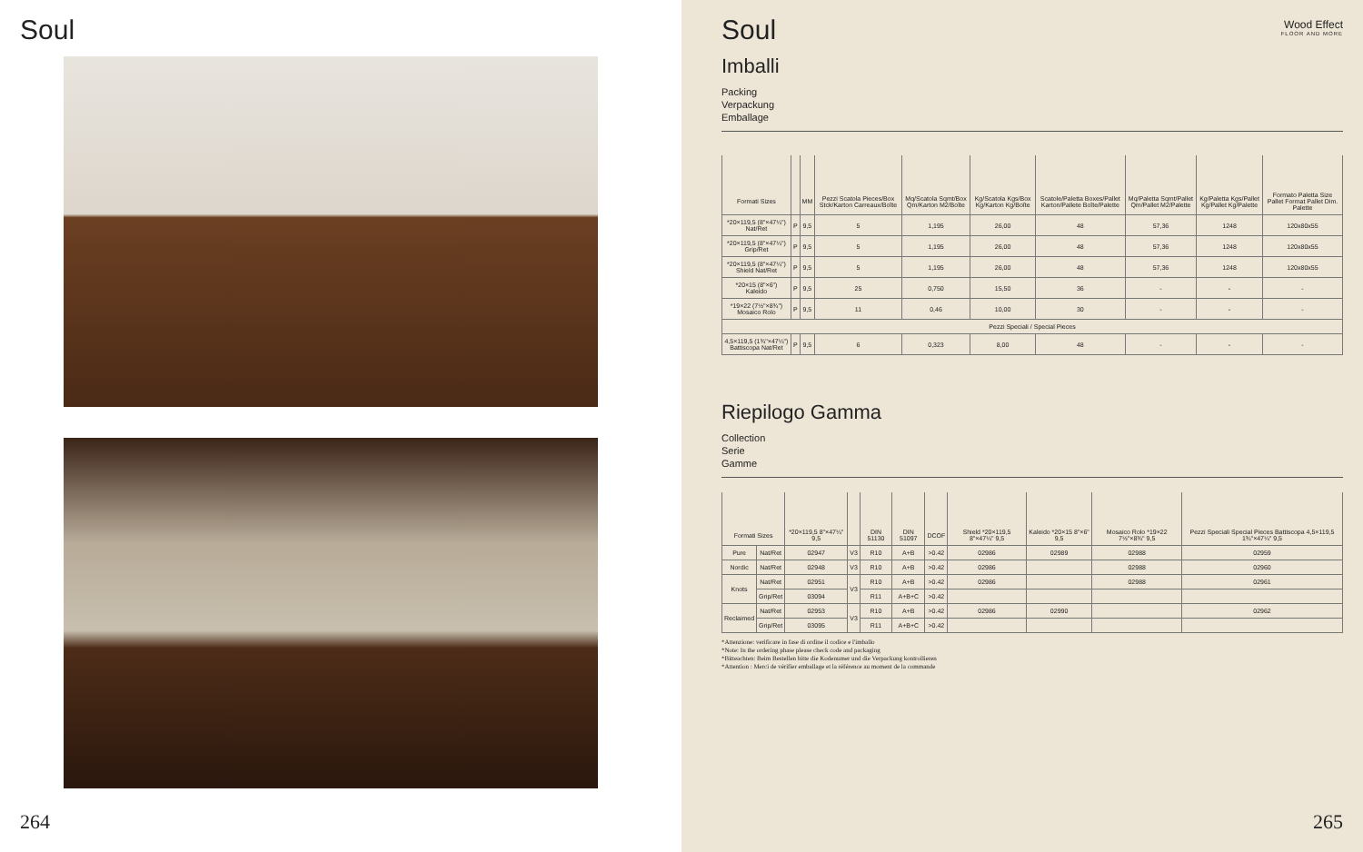Soul
264
Wood Effect
FLOOR AND MORE
Soul
Imballi
Packing
Verpackung
Emballage
| Formati Sizes | | MM | Pezzi Scatola Pieces/Box Stck/Karton Carreaux/Boîte | Mq/Scatola Sqmt/Box Qm/Karton M2/Boîte | Kg/Scatola Kgs/Box Kg/Karton Kg/Boîte | Scatole/Paletta Boxes/Pallet Karton/Pallete Boîte/Palette | Mq/Paletta Sqmt/Pallet Qm/Pallet M2/Palette | Kg/Paletta Kgs/Pallet Kg/Pallet Kg/Palette | Formato Paletta Size Pallet Format Pallet Dim. Palette |
| --- | --- | --- | --- | --- | --- | --- | --- | --- | --- |
| *20×119,5 (8"×47¼") Nat/Ret | P | 9,5 | 5 | 1,195 | 26,00 | 48 | 57,36 | 1248 | 120x80x55 |
| *20×119,5 (8"×47¼") Grip/Ret | P | 9,5 | 5 | 1,195 | 26,00 | 48 | 57,36 | 1248 | 120x80x55 |
| *20×119,5 (8"×47¼") Shield Nat/Ret | P | 9,5 | 5 | 1,195 | 26,00 | 48 | 57,36 | 1248 | 120x80x55 |
| *20×15 (8"×6") Kaleido | P | 9,5 | 25 | 0,750 | 15,50 | 36 | - | - | - |
| *19×22 (7½"×8¾") Mosaico Rolo | P | 9,5 | 11 | 0,46 | 10,00 | 30 | - | - | - |
| Pezzi Speciali / Special Pieces | | | | | | | | | |
| 4,5×119,5 (1¾"×47¼") Battiscopa Nat/Ret | P | 9,5 | 6 | 0,323 | 8,00 | 48 | - | - | - |
Riepilogo Gamma
Collection
Serie
Gamme
| Formati Sizes | | *20×119,5 8"×47¼" 9,5 | | DIN 51130 | DIN 51097 | DCOF | Shield *20×119,5 8"×47¼" 9,5 | Kaleido *20×15 8"×6" 9,5 | Mosaico Rolo *19×22 7½"×8¾" 9,5 | Pezzi Speciali Special Pieces Battiscopa 4,5×119,5 1¾"×47¼" 9,5 |
| --- | --- | --- | --- | --- | --- | --- | --- | --- | --- | --- |
| Pure | Nat/Ret | 02947 | V3 | R10 | A+B | >0.42 | 02986 | 02989 | 02988 | 02959 |
| Nordic | Nat/Ret | 02948 | V3 | R10 | A+B | >0.42 | 02986 | | 02988 | 02960 |
| Knots | Nat/Ret | 02951 | V3 | R10 | A+B | >0.42 | 02986 | | 02988 | 02961 |
| | Grip/Ret | 03094 | | R11 | A+B+C | >0.42 | | | | |
| Reclaimed | Nat/Ret | 02953 | V3 | R10 | A+B | >0.42 | 02986 | 02990 | | 02962 |
| | Grip/Ret | 03095 | | R11 | A+B+C | >0.42 | | | | |
*Attenzione: verificare in fase di ordine il codice e l'imballo
*Note: In the ordering phase please check code and packaging
*Bitteachten: Beim Bestellen bitte die Kodenumer und die Verpackung kontrollieren
*Attention : Merci de vérifier emballage et la référence au moment de la commande
265